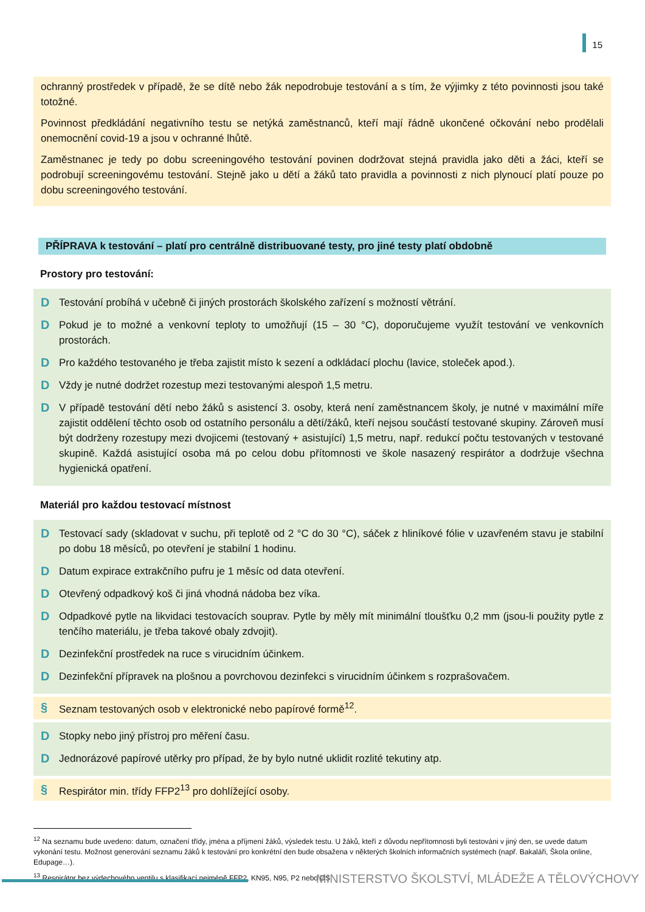15
ochranný prostředek v případě, že se dítě nebo žák nepodrobuje testování a s tím, že výjimky z této povinnosti jsou také totožné.
Povinnost předkládání negativního testu se netýká zaměstnanců, kteří mají řádně ukončené očkování nebo prodělali onemocnění covid-19 a jsou v ochranné lhůtě.
Zaměstnanec je tedy po dobu screeningového testování povinen dodržovat stejná pravidla jako děti a žáci, kteří se podrobují screeningovému testování. Stejně jako u dětí a žáků tato pravidla a povinnosti z nich plynoucí platí pouze po dobu screeningového testování.
PŘÍPRAVA k testování – platí pro centrálně distribuované testy, pro jiné testy platí obdobně
Prostory pro testování:
D Testování probíhá v učebně či jiných prostorách školského zařízení s možností větrání.
D Pokud je to možné a venkovní teploty to umožňují (15 – 30 °C), doporučujeme využít testování ve venkovních prostorách.
D Pro každého testovaného je třeba zajistit místo k sezení a odkládací plochu (lavice, stoleček apod.).
D Vždy je nutné dodržet rozestup mezi testovanými alespoň 1,5 metru.
D V případě testování dětí nebo žáků s asistencí 3. osoby, která není zaměstnancem školy, je nutné v maximální míře zajistit oddělení těchto osob od ostatního personálu a dětí/žáků, kteří nejsou součástí testované skupiny. Zároveň musí být dodrženy rozestupy mezi dvojicemi (testovaný + asistující) 1,5 metru, např. redukcí počtu testovaných v testované skupině. Každá asistující osoba má po celou dobu přítomnosti ve škole nasazený respirátor a dodržuje všechna hygienická opatření.
Materiál pro každou testovací místnost
D Testovací sady (skladovat v suchu, při teplotě od 2 °C do 30 °C), sáček z hliníkové fólie v uzavřeném stavu je stabilní po dobu 18 měsíců, po otevření je stabilní 1 hodinu.
D Datum expirace extrakčního pufru je 1 měsíc od data otevření.
D Otevřený odpadkový koš či jiná vhodná nádoba bez víka.
D Odpadkové pytle na likvidaci testovacích souprav. Pytle by měly mít minimální tloušťku 0,2 mm (jsou-li použity pytle z tenčího materiálu, je třeba takové obaly zdvojit).
D Dezinfekční prostředek na ruce s virucidním účinkem.
D Dezinfekční přípravek na plošnou a povrchovou dezinfekci s virucidním účinkem s rozprašovačem.
§ Seznam testovaných osob v elektronické nebo papírové formě<sup>12</sup>.
D Stopky nebo jiný přístroj pro měření času.
D Jednorázové papírové utěrky pro případ, že by bylo nutné uklidit rozlité tekutiny atp.
§ Respirátor min. třídy FFP2<sup>13</sup> pro dohlížející osoby.
<sup>12</sup> Na seznamu bude uvedeno: datum, označení třídy, jména a příjmení žáků, výsledek testu. U žáků, kteří z důvodu nepřítomnosti byli testováni v jiný den, se uvede datum vykonání testu. Možnost generování seznamu žáků k testování pro konkrétní den bude obsažena v některých školních informačních systémech (např. Bakaláři, Škola online, Edupage…).
<sup>13</sup> Respirátor bez výdechového ventilu s klasifikací nejméně FFP2, KN95, N95, P2 nebo DS.
MINISTERSTVO ŠKOLSTVÍ, MLÁDEŽE A TĚLOVÝCHOVY